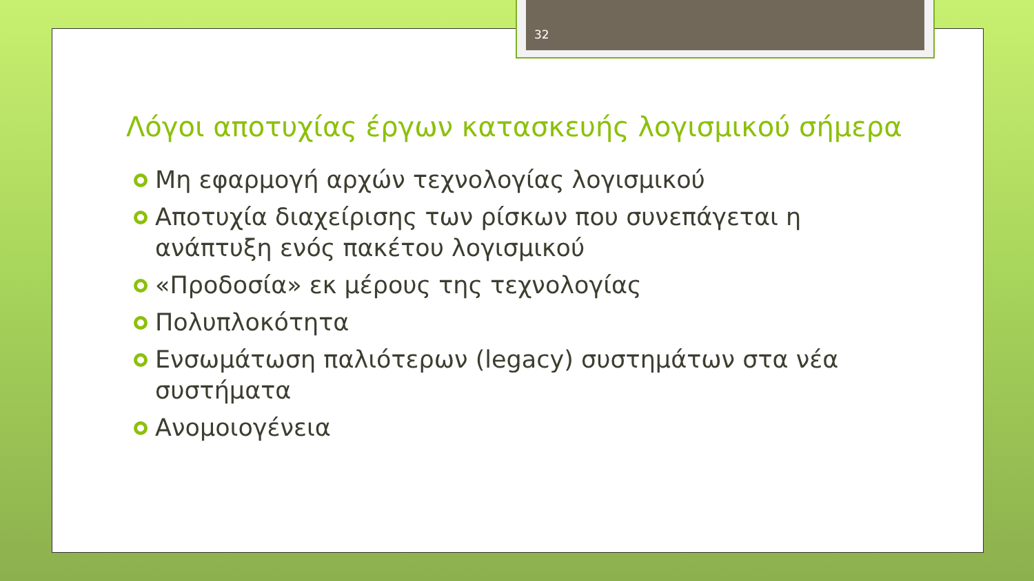32
Λόγοι αποτυχίας έργων κατασκευής λογισμικού σήμερα
Μη εφαρμογή αρχών τεχνολογίας λογισμικού
Αποτυχία διαχείρισης των ρίσκων που συνεπάγεται η ανάπτυξη ενός πακέτου λογισμικού
«Προδοσία» εκ μέρους της τεχνολογίας
Πολυπλοκότητα
Ενσωμάτωση παλιότερων (legacy) συστημάτων στα νέα συστήματα
Ανομοιογένεια